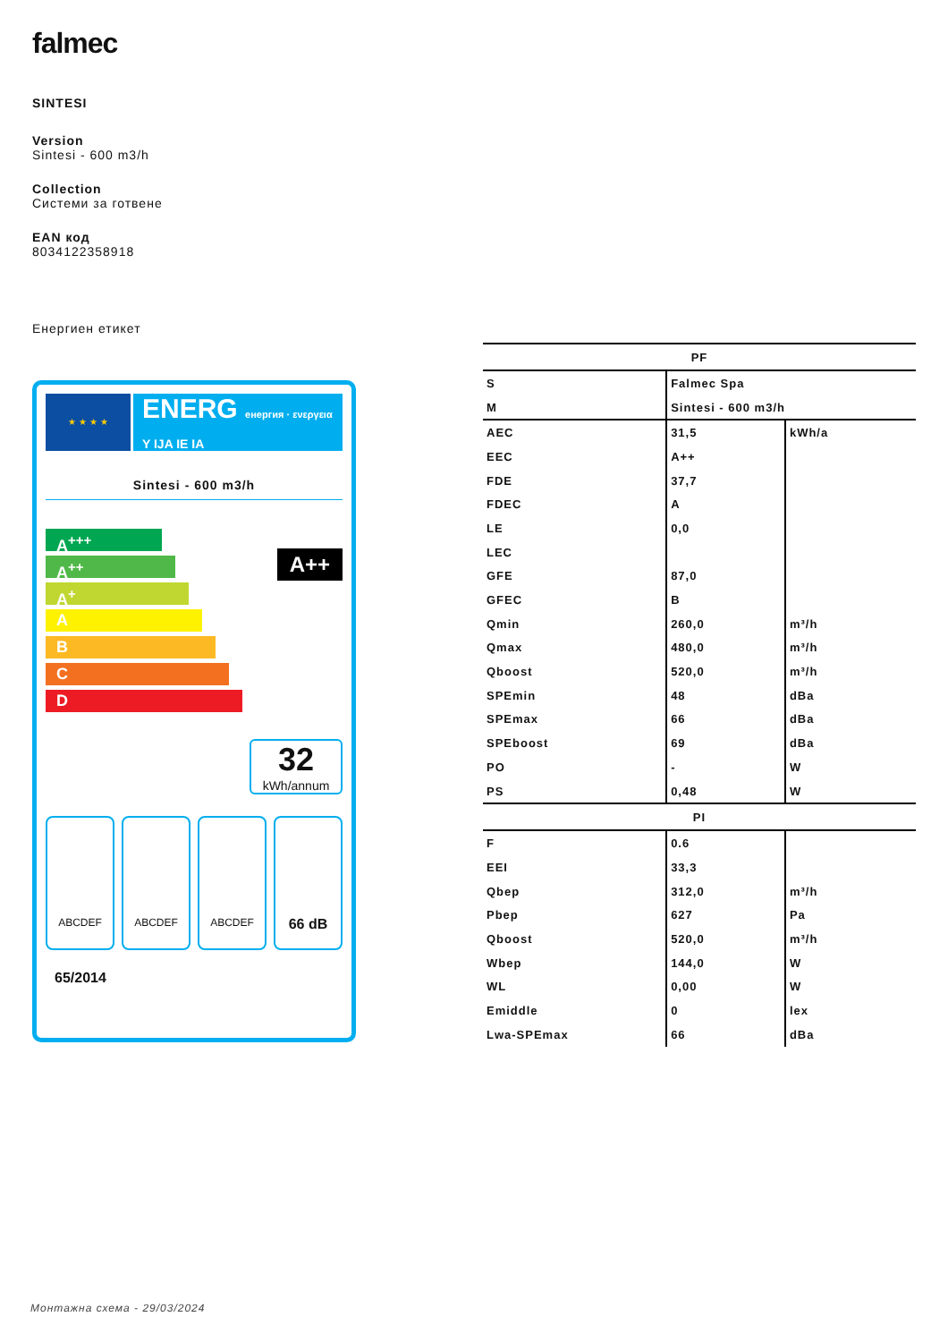falmec
SINTESI
Version
Sintesi - 600 m3/h
Collection
Системи за готвене
EAN код
8034122358918
Енергиен етикет
★ ★ ★ ★
ENERG енергия · ενεργεια Y IJA IE IA
Sintesi - 600 m3/h
A<sup>+++</sup>
A<sup>++</sup>
A<sup>+</sup>
A
B
C
D
A++
32
kWh/annum
ABCDEF ABCDEF ABCDEF
66 dB
65/2014
| PF | | |
| --- | --- | --- |
| S | Falmec Spa | |
| M | Sintesi - 600 m3/h | |
| AEC | 31,5 | kWh/a |
| EEC | A++ | |
| FDE | 37,7 | |
| FDEC | A | |
| LE | 0,0 | |
| LEC | | |
| GFE | 87,0 | |
| GFEC | B | |
| Qmin | 260,0 | m³/h |
| Qmax | 480,0 | m³/h |
| Qboost | 520,0 | m³/h |
| SPEmin | 48 | dBa |
| SPEmax | 66 | dBa |
| SPEboost | 69 | dBa |
| PO | - | W |
| PS | 0,48 | W |
| PI | | |
| F | 0.6 | |
| EEI | 33,3 | |
| Qbep | 312,0 | m³/h |
| Pbep | 627 | Pa |
| Qboost | 520,0 | m³/h |
| Wbep | 144,0 | W |
| WL | 0,00 | W |
| Emiddle | 0 | lex |
| Lwa-SPEmax | 66 | dBa |
Монтажна схема - 29/03/2024